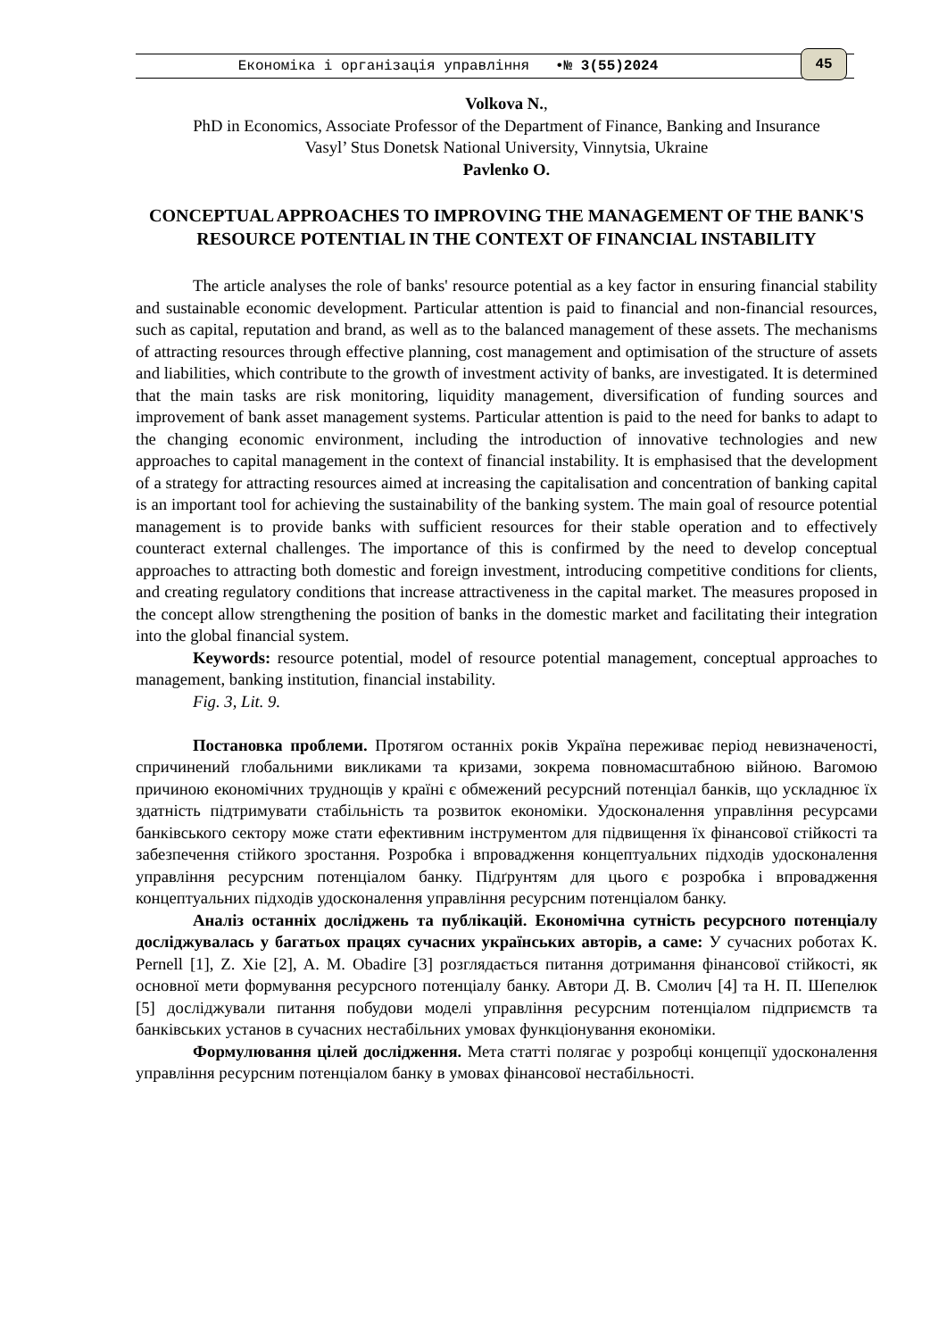Економіка і організація управління •№ 3(55)2024 45
Volkova N.,
PhD in Economics, Associate Professor of the Department of Finance, Banking and Insurance
Vasyl’ Stus Donetsk National University, Vinnytsia, Ukraine
Pavlenko O.
CONCEPTUAL APPROACHES TO IMPROVING THE MANAGEMENT OF THE BANK'S RESOURCE POTENTIAL IN THE CONTEXT OF FINANCIAL INSTABILITY
The article analyses the role of banks' resource potential as a key factor in ensuring financial stability and sustainable economic development. Particular attention is paid to financial and non-financial resources, such as capital, reputation and brand, as well as to the balanced management of these assets. The mechanisms of attracting resources through effective planning, cost management and optimisation of the structure of assets and liabilities, which contribute to the growth of investment activity of banks, are investigated. It is determined that the main tasks are risk monitoring, liquidity management, diversification of funding sources and improvement of bank asset management systems. Particular attention is paid to the need for banks to adapt to the changing economic environment, including the introduction of innovative technologies and new approaches to capital management in the context of financial instability. It is emphasised that the development of a strategy for attracting resources aimed at increasing the capitalisation and concentration of banking capital is an important tool for achieving the sustainability of the banking system. The main goal of resource potential management is to provide banks with sufficient resources for their stable operation and to effectively counteract external challenges. The importance of this is confirmed by the need to develop conceptual approaches to attracting both domestic and foreign investment, introducing competitive conditions for clients, and creating regulatory conditions that increase attractiveness in the capital market. The measures proposed in the concept allow strengthening the position of banks in the domestic market and facilitating their integration into the global financial system.
Keywords: resource potential, model of resource potential management, conceptual approaches to management, banking institution, financial instability.
Fig. 3, Lit. 9.
Постановка проблеми. Протягом останніх років Україна переживає період невизначеності, спричинений глобальними викликами та кризами, зокрема повномасштабною війною. Вагомою причиною економічних труднощів у країні є обмежений ресурсний потенціал банків, що ускладнює їх здатність підтримувати стабільність та розвиток економіки. Удосконалення управління ресурсами банківського сектору може стати ефективним інструментом для підвищення їх фінансової стійкості та забезпечення стійкого зростання. Розробка і впровадження концептуальних підходів удосконалення управління ресурсним потенціалом банку. Підґрунтям для цього є розробка і впровадження концептуальних підходів удосконалення управління ресурсним потенціалом банку.
Аналіз останніх досліджень та публікацій. Економічна сутність ресурсного потенціалу досліджувалась у багатьох працях сучасних українських авторів, а саме: У сучасних роботах K. Pernell [1], Z. Xie [2], A. M. Obadire [3] розглядається питання дотримання фінансової стійкості, як основної мети формування ресурсного потенціалу банку. Автори Д. В. Смолич [4] та Н. П. Шепелюк [5] досліджували питання побудови моделі управління ресурсним потенціалом підприємств та банківських установ в сучасних нестабільних умовах функціонування економіки.
Формулювання цілей дослідження. Мета статті полягає у розробці концепції удосконалення управління ресурсним потенціалом банку в умовах фінансової нестабільності.